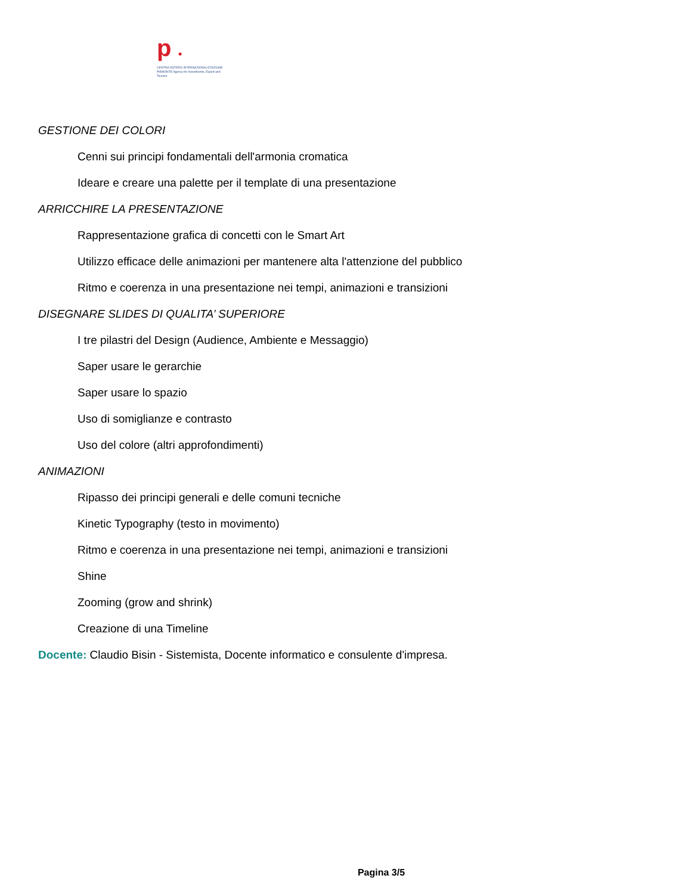p ●
CENTRO ESTERO INTERNAZIONALIZZAZIONE
PIEMONTE Agency for Investments, Export and Tourism
GESTIONE DEI COLORI
Cenni sui principi fondamentali dell'armonia cromatica
Ideare e creare una palette per il template di una presentazione
ARRICCHIRE LA PRESENTAZIONE
Rappresentazione grafica di concetti con le Smart Art
Utilizzo efficace delle animazioni per mantenere alta l'attenzione del pubblico
Ritmo e coerenza in una presentazione nei tempi, animazioni e transizioni
DISEGNARE SLIDES DI QUALITA’ SUPERIORE
I tre pilastri del Design (Audience, Ambiente e Messaggio)
Saper usare le gerarchie
Saper usare lo spazio
Uso di somiglianze e contrasto
Uso del colore (altri approfondimenti)
ANIMAZIONI
Ripasso dei principi generali e delle comuni tecniche
Kinetic Typography (testo in movimento)
Ritmo e coerenza in una presentazione nei tempi, animazioni e transizioni
Shine
Zooming (grow and shrink)
Creazione di una Timeline
Docente: Claudio Bisin - Sistemista, Docente informatico e consulente d'impresa.
Pagina 3/5